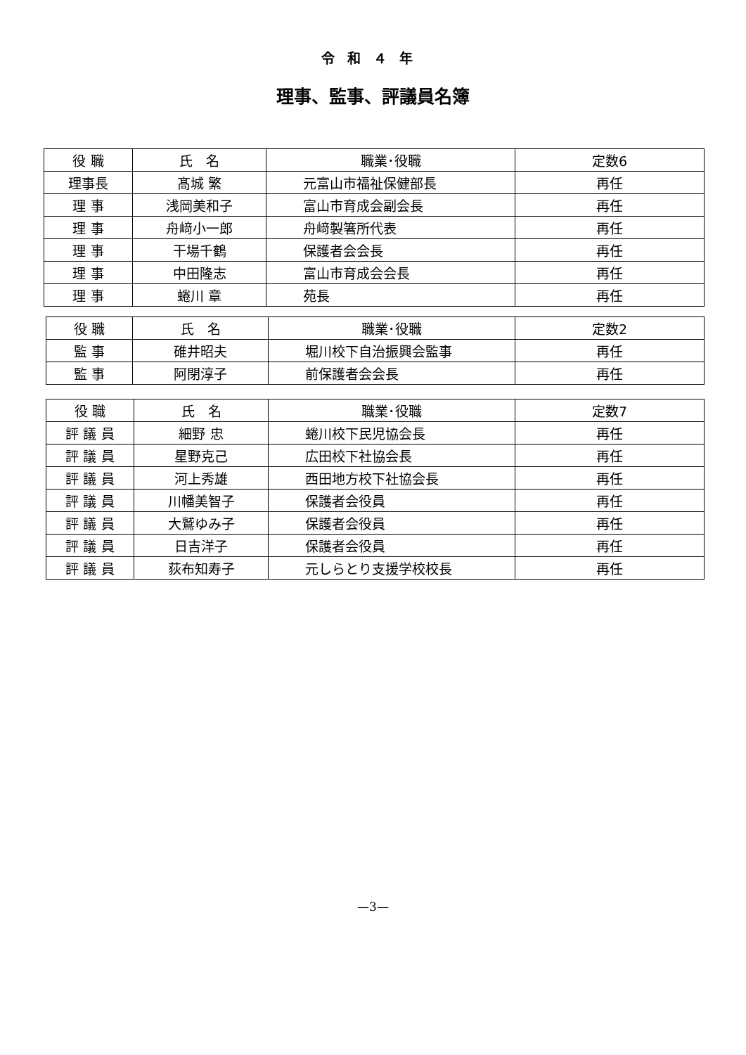令和４年
理事、監事、評議員名簿
| 役 職 | 氏 名 | 職業･役職 | 定数6 |
| 理事長 | 髙城 繁 | 元富山市福祉保健部長 | 再任 |
| 理 事 | 浅岡美和子 | 富山市育成会副会長 | 再任 |
| 理 事 | 舟﨑小一郎 | 舟﨑製箸所代表 | 再任 |
| 理 事 | 干場千鶴 | 保護者会会長 | 再任 |
| 理 事 | 中田隆志 | 富山市育成会会長 | 再任 |
| 理 事 | 蜷川 章 | 苑長 | 再任 |
| 役 職 | 氏 名 | 職業･役職 | 定数2 |
| 監 事 | 碓井昭夫 | 堀川校下自治振興会監事 | 再任 |
| 監 事 | 阿閉淳子 | 前保護者会会長 | 再任 |
| 役 職 | 氏 名 | 職業･役職 | 定数7 |
| 評 議 員 | 細野 忠 | 蜷川校下民児協会長 | 再任 |
| 評 議 員 | 星野克己 | 広田校下社協会長 | 再任 |
| 評 議 員 | 河上秀雄 | 西田地方校下社協会長 | 再任 |
| 評 議 員 | 川幡美智子 | 保護者会役員 | 再任 |
| 評 議 員 | 大鷲ゆみ子 | 保護者会役員 | 再任 |
| 評 議 員 | 日吉洋子 | 保護者会役員 | 再任 |
| 評 議 員 | 荻布知寿子 | 元しらとり支援学校校長 | 再任 |
—3—